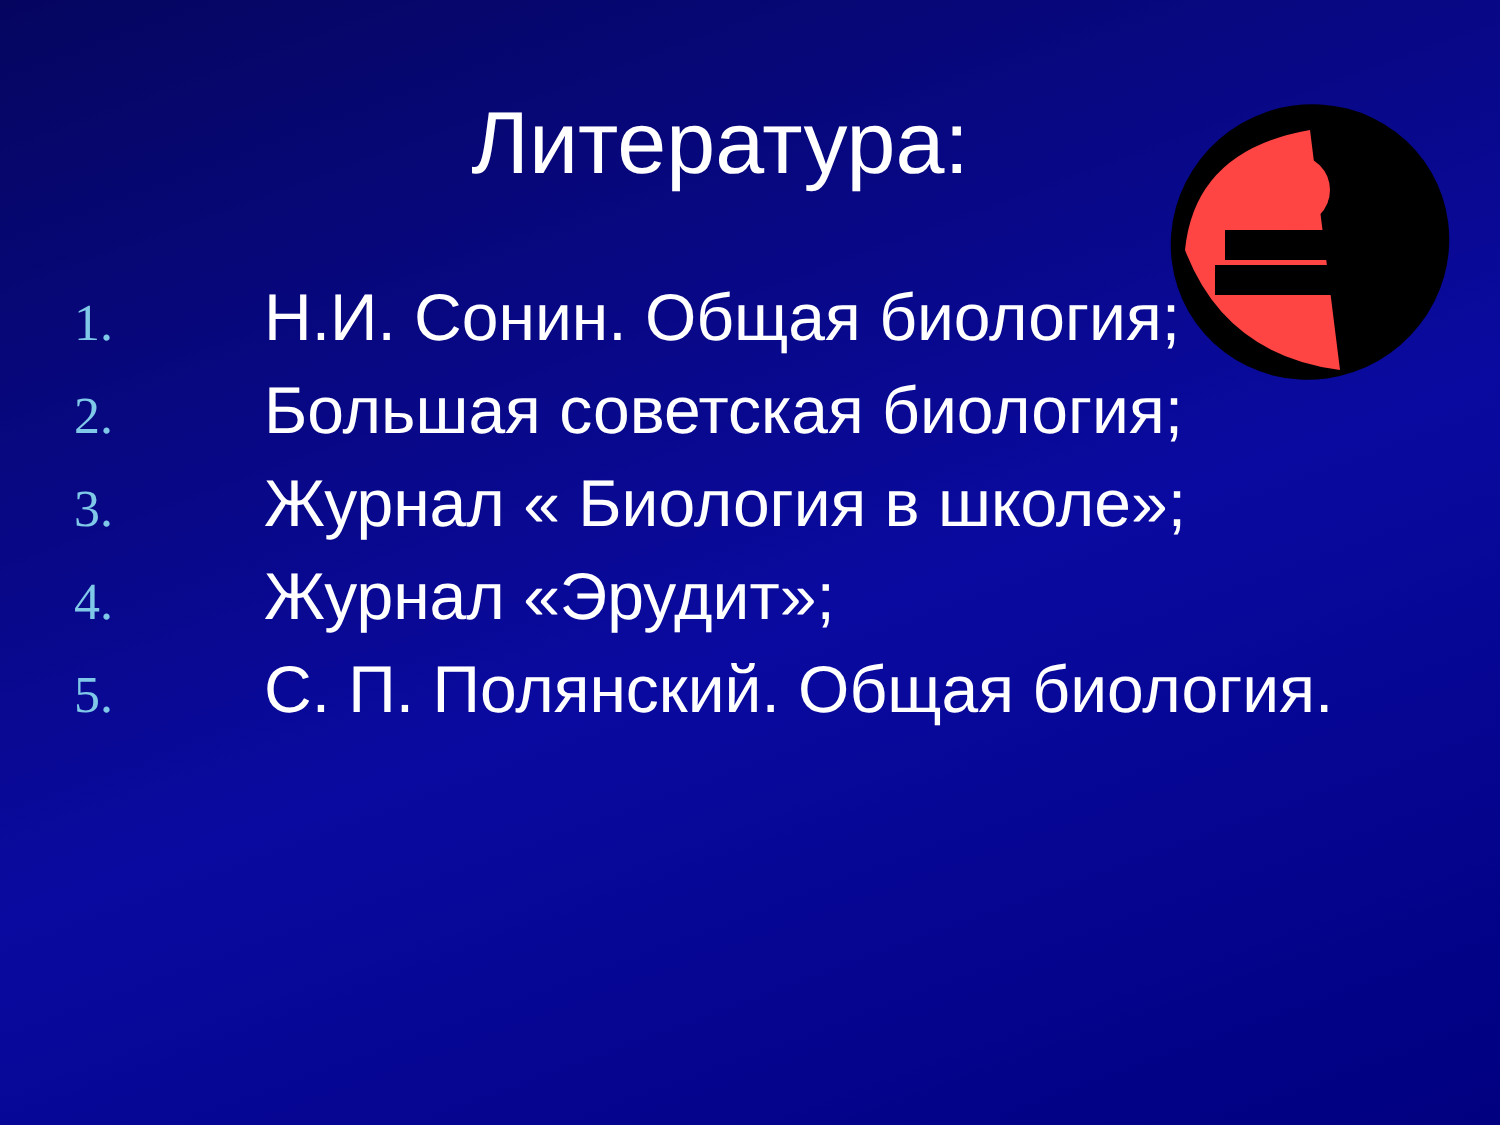Литература:
1. Н.И. Сонин. Общая биология;
2. Большая советская биология;
3. Журнал « Биология в школе»;
4. Журнал «Эрудит»;
5. С. П. Полянский. Общая биология.